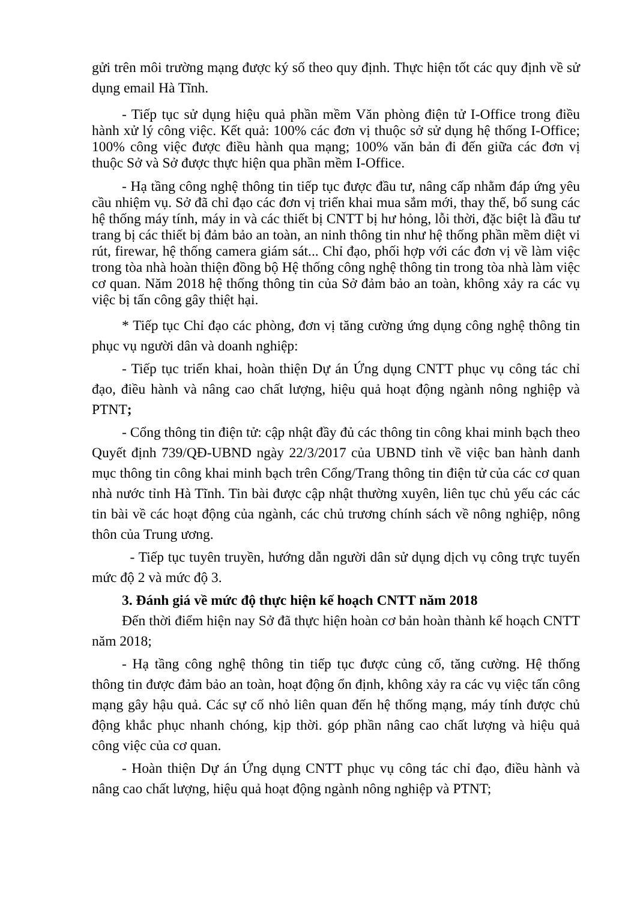gửi trên môi trường mạng được ký số theo quy định. Thực hiện tốt các quy định về sử dụng email Hà Tĩnh.
- Tiếp tục sử dụng hiệu quả phần mềm Văn phòng điện tử I-Office trong điều hành xử lý công việc. Kết quả: 100% các đơn vị thuộc sở sử dụng hệ thống I-Office; 100% công việc được điều hành qua mạng; 100% văn bản đi đến giữa các đơn vị thuộc Sở và Sở được thực hiện qua phần mềm I-Office.
- Hạ tầng công nghệ thông tin tiếp tục được đầu tư, nâng cấp nhằm đáp ứng yêu cầu nhiệm vụ. Sở đã chỉ đạo các đơn vị triển khai mua sắm mới, thay thế, bổ sung các hệ thống máy tính, máy in và các thiết bị CNTT bị hư hỏng, lỗi thời, đặc biệt là đầu tư trang bị các thiết bị đảm bảo an toàn, an ninh thông tin như hệ thống phần mềm diệt vi rút, firewar, hệ thống camera giám sát... Chỉ đạo, phối hợp với các đơn vị về làm việc trong tòa nhà hoàn thiện đồng bộ Hệ thống công nghệ thông tin trong tòa nhà làm việc cơ quan. Năm 2018 hệ thống thông tin của Sở đảm bảo an toàn, không xảy ra các vụ việc bị tấn công gây thiệt hại.
* Tiếp tục Chỉ đạo các phòng, đơn vị tăng cường ứng dụng công nghệ thông tin phục vụ người dân và doanh nghiệp:
- Tiếp tục triển khai, hoàn thiện Dự án Ứng dụng CNTT phục vụ công tác chỉ đạo, điều hành và nâng cao chất lượng, hiệu quả hoạt động ngành nông nghiệp và PTNT;
- Cổng thông tin điện tử: cập nhật đầy đủ các thông tin công khai minh bạch theo Quyết định 739/QĐ-UBND ngày 22/3/2017 của UBND tỉnh về việc ban hành danh mục thông tin công khai minh bạch trên Cổng/Trang thông tin điện tử của các cơ quan nhà nước tỉnh Hà Tĩnh. Tin bài được cập nhật thường xuyên, liên tục chủ yếu các các tin bài về các hoạt động của ngành, các chủ trương chính sách về nông nghiệp, nông thôn của Trung ương.
- Tiếp tục tuyên truyền, hướng dẫn người dân sử dụng dịch vụ công trực tuyến mức độ 2 và mức độ 3.
3. Đánh giá về mức độ thực hiện kế hoạch CNTT năm 2018
Đến thời điểm hiện nay Sở đã thực hiện hoàn cơ bản hoàn thành kế hoạch CNTT năm 2018;
- Hạ tầng công nghệ thông tin tiếp tục được củng cố, tăng cường. Hệ thống thông tin được đảm bảo an toàn, hoạt động ổn định, không xảy ra các vụ việc tấn công mạng gây hậu quả. Các sự cố nhỏ liên quan đến hệ thống mạng, máy tính được chủ động khắc phục nhanh chóng, kịp thời. góp phần nâng cao chất lượng và hiệu quả công việc của cơ quan.
- Hoàn thiện Dự án Ứng dụng CNTT phục vụ công tác chỉ đạo, điều hành và nâng cao chất lượng, hiệu quả hoạt động ngành nông nghiệp và PTNT;